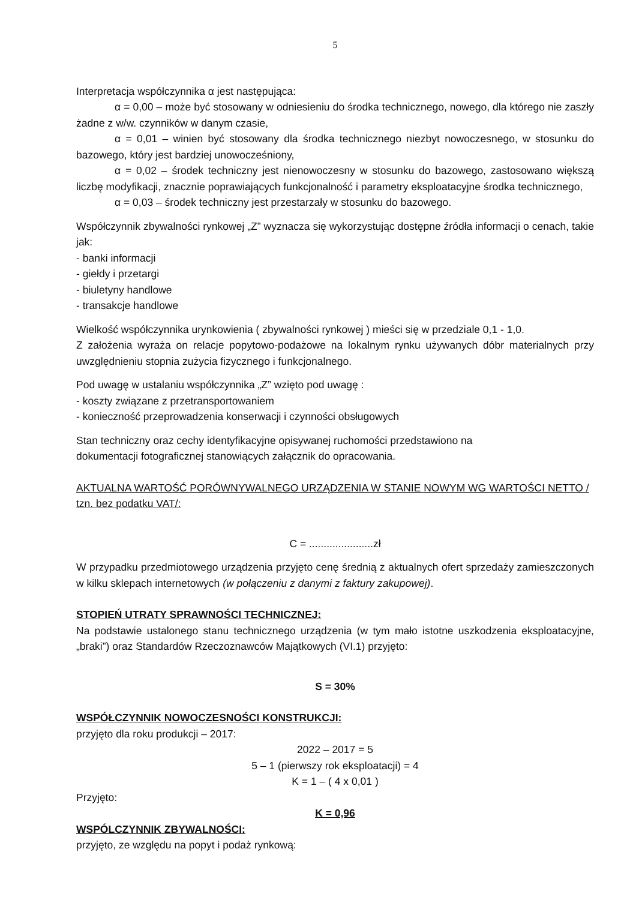5
Interpretacja współczynnika α jest następująca:
α = 0,00 – może być stosowany w odniesieniu do środka technicznego, nowego, dla którego nie zaszły żadne z w/w. czynników w danym czasie,
α = 0,01 – winien być stosowany dla środka technicznego niezbyt nowoczesnego, w stosunku do bazowego, który jest bardziej unowocześniony,
α = 0,02 – środek techniczny jest nienowoczesny w stosunku do bazowego, zastosowano większą liczbę modyfikacji, znacznie poprawiających funkcjonalność i parametry eksploatacyjne środka technicznego,
α = 0,03 – środek techniczny jest przestarzały w stosunku do bazowego.
Współczynnik zbywalności rynkowej „Z” wyznacza się wykorzystując dostępne źródła informacji o cenach, takie jak:
- banki informacji
- giełdy i przetargi
- biuletyny handlowe
- transakcje handlowe
Wielkość współczynnika urynkowienia ( zbywalności rynkowej ) mieści się w przedziale 0,1 - 1,0.
Z założenia wyraża on relacje popytowo-podażowe na lokalnym rynku używanych dóbr materialnych przy uwzględnieniu stopnia zużycia fizycznego i funkcjonalnego.
Pod uwagę w ustalaniu współczynnika „Z” wzięto pod uwagę :
- koszty związane z przetransportowaniem
- konieczność przeprowadzenia konserwacji i czynności obsługowych
Stan techniczny oraz cechy identyfikacyjne opisywanej ruchomości przedstawiono na
dokumentacji fotograficznej stanowiących załącznik do opracowania.
AKTUALNA WARTOŚĆ PORÓWNYWALNEGO URZĄDZENIA W STANIE NOWYM WG WARTOŚCI NETTO / tzn. bez podatku VAT/:
C = ......................zł
W przypadku przedmiotowego urządzenia przyjęto cenę średnią z aktualnych ofert sprzedaży zamieszczonych w kilku sklepach internetowych (w połączeniu z danymi z faktury zakupowej).
STOPIEŃ UTRATY SPRAWNOŚCI TECHNICZNEJ:
Na podstawie ustalonego stanu technicznego urządzenia (w tym mało istotne uszkodzenia eksploatacyjne, „braki”) oraz Standardów Rzeczoznawców Majątkowych (VI.1) przyjęto:
S = 30%
WSPÓŁCZYNNIK NOWOCZESNOŚCI KONSTRUKCJI:
przyjęto dla roku produkcji – 2017:
2022 – 2017 = 5
5 – 1 (pierwszy rok eksploatacji) = 4
K = 1 – ( 4 x 0,01 )
Przyjęto:
K = 0,96
WSPÓLCZYNNIK ZBYWALNOŚCI:
przyjęto, ze względu na popyt i podaż rynkową: